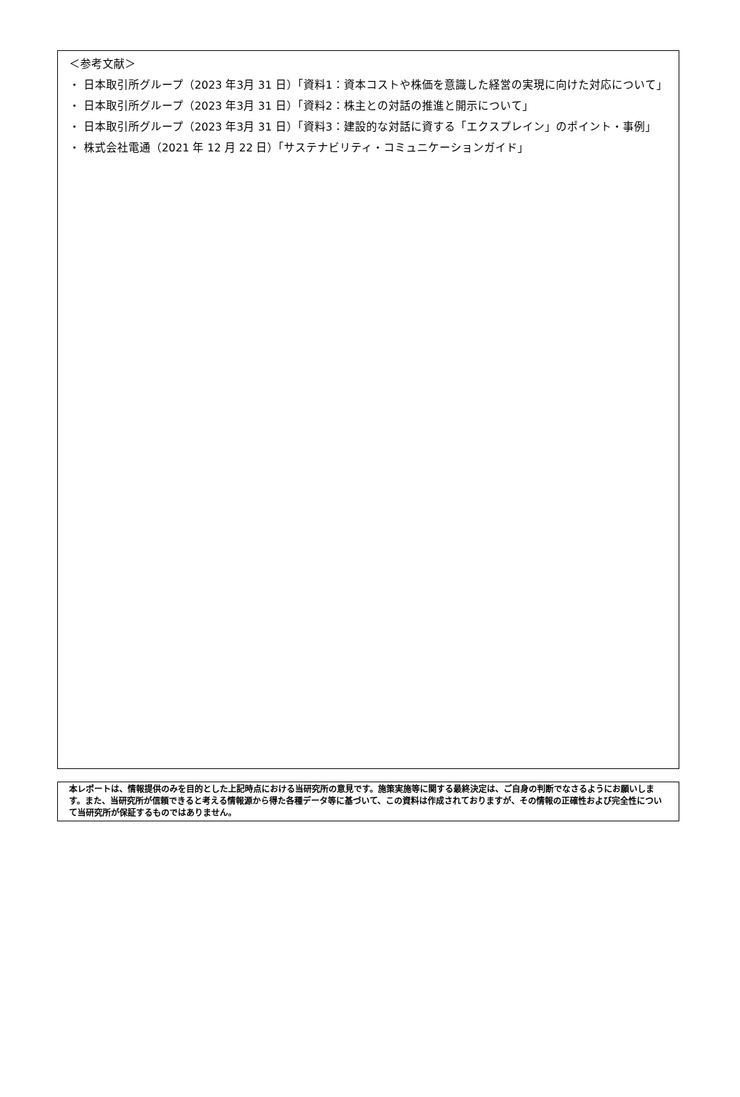＜参考文献＞
・ 日本取引所グループ（2023 年3月 31 日）「資料1：資本コストや株価を意識した経営の実現に向けた対応について」
・ 日本取引所グループ（2023 年3月 31 日）「資料2：株主との対話の推進と開示について」
・ 日本取引所グループ（2023 年3月 31 日）「資料3：建設的な対話に資する「エクスプレイン」のポイント・事例」
・ 株式会社電通（2021 年 12 月 22 日）「サステナビリティ・コミュニケーションガイド」
本レポートは、情報提供のみを目的とした上記時点における当研究所の意見です。施策実施等に関する最終決定は、ご自身の判断でなさるようにお願いします。また、当研究所が信頼できると考える情報源から得た各種データ等に基づいて、この資料は作成されておりますが、その情報の正確性および完全性について当研究所が保証するものではありません。